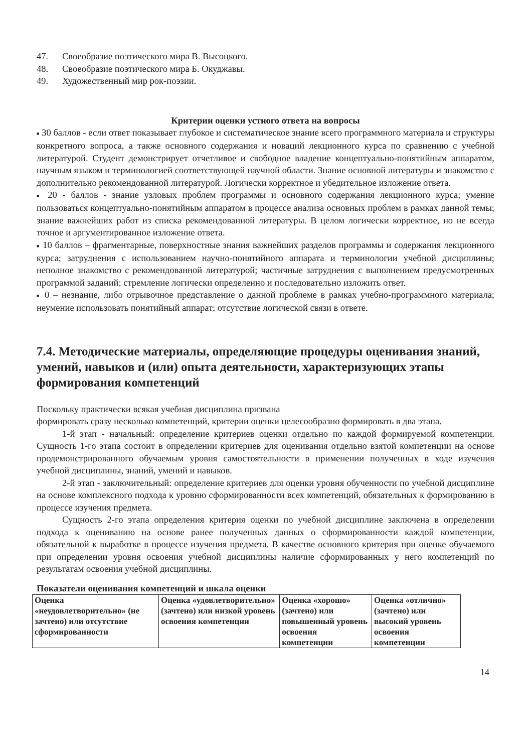47. Своеобразие поэтического мира В. Высоцкого.
48. Своеобразие поэтического мира Б. Окуджавы.
49. Художественный мир рок-поэзии.
Критерии оценки устного ответа на вопросы
■ 30 баллов - если ответ показывает глубокое и систематическое знание всего программного материала и структуры конкретного вопроса, а также основного содержания и новаций лекционного курса по сравнению с учебной литературой. Студент демонстрирует отчетливое и свободное владение концептуально-понятийным аппаратом, научным языком и терминологией соответствующей научной области. Знание основной литературы и знакомство с дополнительно рекомендованной литературой. Логически корректное и убедительное изложение ответа.
■ 20 - баллов - знание узловых проблем программы и основного содержания лекционного курса; умение пользоваться концептуально-понятийным аппаратом в процессе анализа основных проблем в рамках данной темы; знание важнейших работ из списка рекомендованной литературы. В целом логически корректное, но не всегда точное и аргументированное изложение ответа.
■ 10 баллов – фрагментарные, поверхностные знания важнейших разделов программы и содержания лекционного курса; затруднения с использованием научно-понятийного аппарата и терминологии учебной дисциплины; неполное знакомство с рекомендованной литературой; частичные затруднения с выполнением предусмотренных программой заданий; стремление логически определенно и последовательно изложить ответ.
■ 0 – незнание, либо отрывочное представление о данной проблеме в рамках учебно-программного материала; неумение использовать понятийный аппарат; отсутствие логической связи в ответе.
7.4. Методические материалы, определяющие процедуры оценивания знаний, умений, навыков и (или) опыта деятельности, характеризующих этапы формирования компетенций
Поскольку практически всякая учебная дисциплина призвана
формировать сразу несколько компетенций, критерии оценки целесообразно формировать в два этапа.
1-й этап - начальный: определение критериев оценки отдельно по каждой формируемой компетенции. Сущность 1-го этапа состоит в определении критериев для оценивания отдельно взятой компетенции на основе продемонстрированного обучаемым уровня самостоятельности в применении полученных в ходе изучения учебной дисциплины, знаний, умений и навыков.
2-й этап - заключительный: определение критериев для оценки уровня обученности по учебной дисциплине на основе комплексного подхода к уровню сформированности всех компетенций, обязательных к формированию в процессе изучения предмета.
Сущность 2-го этапа определения критерия оценки по учебной дисциплине заключена в определении подхода к оцениванию на основе ранее полученных данных о сформированности каждой компетенции, обязательной к выработке в процессе изучения предмета. В качестве основного критерия при оценке обучаемого при определении уровня освоения учебной дисциплины наличие сформированных у него компетенций по результатам освоения учебной дисциплины.
Показатели оценивания компетенций и шкала оценки
| Оценка «неудовлетворительно» (не зачтено) или отсутствие сформированности | Оценка «удовлетворительно» (зачтено) или низкой уровень освоения компетенции | Оценка «хорошо» (зачтено) или повышенный уровень освоения компетенции | Оценка «отлично» (зачтено) или высокий уровень освоения компетенции |
14